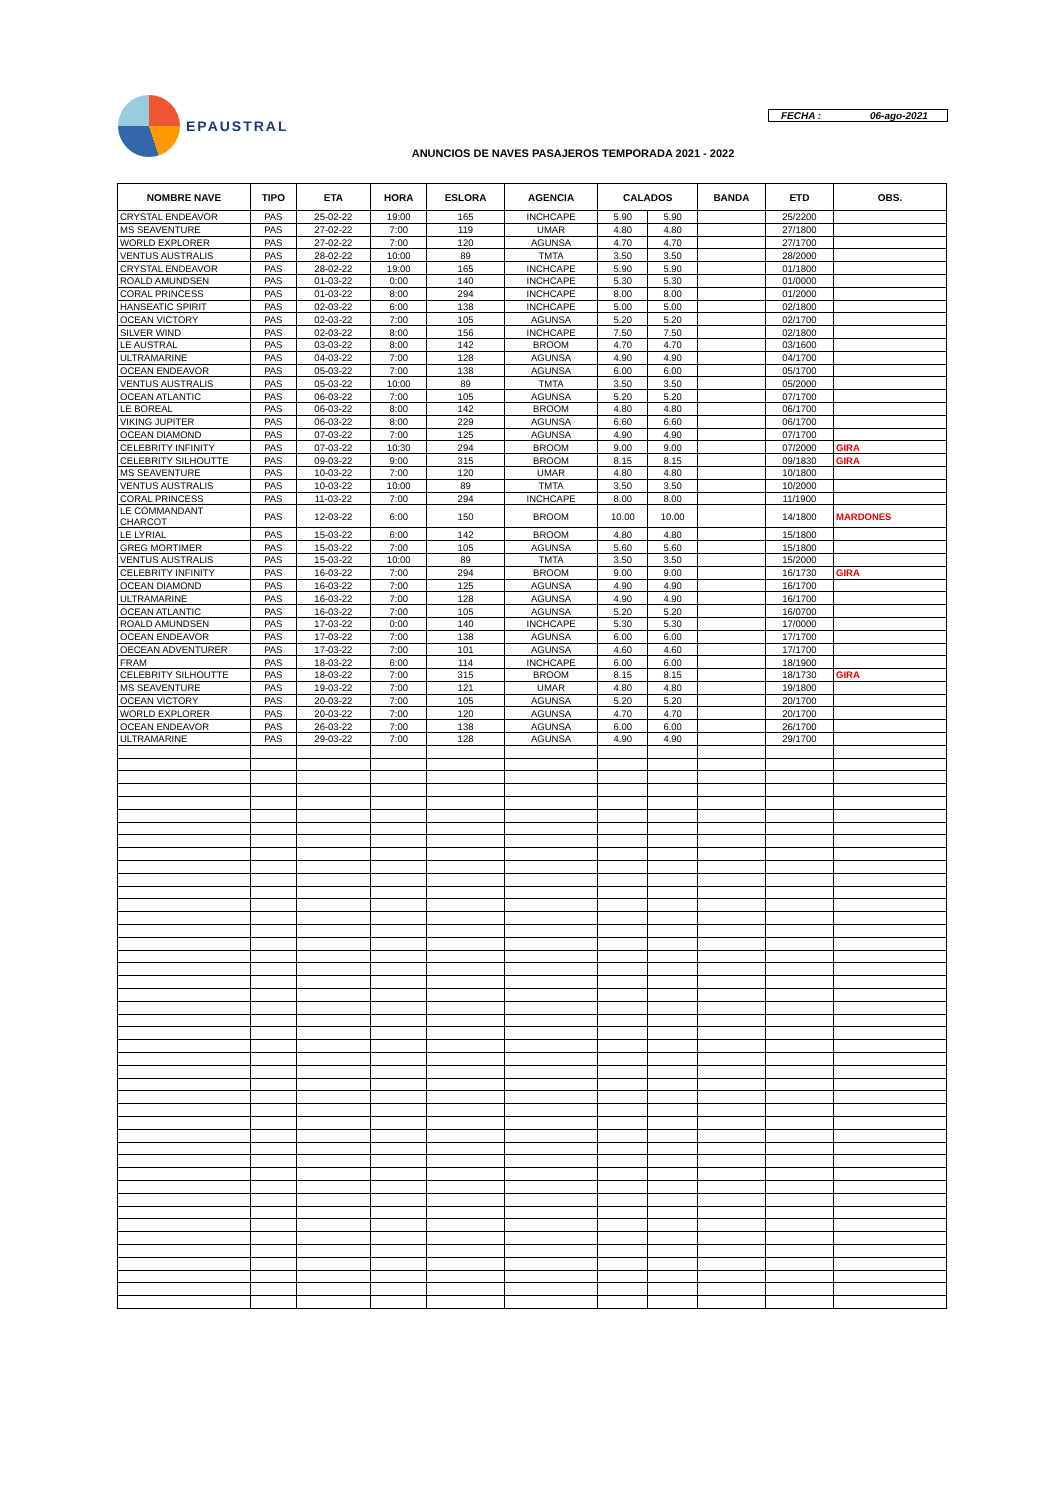EPAUSTRAL
FECHA : 06-ago-2021
ANUNCIOS DE NAVES PASAJEROS TEMPORADA 2021 - 2022
| NOMBRE NAVE | TIPO | ETA | HORA | ESLORA | AGENCIA | CALADOS | | BANDA | ETD | OBS. |
| --- | --- | --- | --- | --- | --- | --- | --- | --- | --- | --- |
| CRYSTAL ENDEAVOR | PAS | 25-02-22 | 19:00 | 165 | INCHCAPE | 5.90 | 5.90 | | 25/2200 | |
| MS SEAVENTURE | PAS | 27-02-22 | 7:00 | 119 | UMAR | 4.80 | 4.80 | | 27/1800 | |
| WORLD EXPLORER | PAS | 27-02-22 | 7:00 | 120 | AGUNSA | 4.70 | 4.70 | | 27/1700 | |
| VENTUS AUSTRALIS | PAS | 28-02-22 | 10:00 | 89 | TMTA | 3.50 | 3.50 | | 28/2000 | |
| CRYSTAL ENDEAVOR | PAS | 28-02-22 | 19:00 | 165 | INCHCAPE | 5.90 | 5.90 | | 01/1800 | |
| ROALD AMUNDSEN | PAS | 01-03-22 | 0:00 | 140 | INCHCAPE | 5.30 | 5.30 | | 01/0000 | |
| CORAL PRINCESS | PAS | 01-03-22 | 8:00 | 294 | INCHCAPE | 8.00 | 8.00 | | 01/2000 | |
| HANSEATIC SPIRIT | PAS | 02-03-22 | 6:00 | 138 | INCHCAPE | 5.00 | 5.00 | | 02/1800 | |
| OCEAN VICTORY | PAS | 02-03-22 | 7:00 | 105 | AGUNSA | 5.20 | 5.20 | | 02/1700 | |
| SILVER WIND | PAS | 02-03-22 | 8:00 | 156 | INCHCAPE | 7.50 | 7.50 | | 02/1800 | |
| LE AUSTRAL | PAS | 03-03-22 | 8:00 | 142 | BROOM | 4.70 | 4.70 | | 03/1600 | |
| ULTRAMARINE | PAS | 04-03-22 | 7:00 | 128 | AGUNSA | 4.90 | 4.90 | | 04/1700 | |
| OCEAN ENDEAVOR | PAS | 05-03-22 | 7:00 | 138 | AGUNSA | 6.00 | 6.00 | | 05/1700 | |
| VENTUS AUSTRALIS | PAS | 05-03-22 | 10:00 | 89 | TMTA | 3.50 | 3.50 | | 05/2000 | |
| OCEAN ATLANTIC | PAS | 06-03-22 | 7:00 | 105 | AGUNSA | 5.20 | 5.20 | | 07/1700 | |
| LE BOREAL | PAS | 06-03-22 | 8:00 | 142 | BROOM | 4.80 | 4.80 | | 06/1700 | |
| VIKING JUPITER | PAS | 06-03-22 | 8:00 | 229 | AGUNSA | 6.60 | 6.60 | | 06/1700 | |
| OCEAN DIAMOND | PAS | 07-03-22 | 7:00 | 125 | AGUNSA | 4.90 | 4.90 | | 07/1700 | |
| CELEBRITY INFINITY | PAS | 07-03-22 | 10:30 | 294 | BROOM | 9.00 | 9.00 | | 07/2000 | GIRA |
| CELEBRITY SILHOUTTE | PAS | 09-03-22 | 9:00 | 315 | BROOM | 8.15 | 8.15 | | 09/1830 | GIRA |
| MS SEAVENTURE | PAS | 10-03-22 | 7:00 | 120 | UMAR | 4.80 | 4.80 | | 10/1800 | |
| VENTUS AUSTRALIS | PAS | 10-03-22 | 10:00 | 89 | TMTA | 3.50 | 3.50 | | 10/2000 | |
| CORAL PRINCESS | PAS | 11-03-22 | 7:00 | 294 | INCHCAPE | 8.00 | 8.00 | | 11/1900 | |
| LE COMMANDANT CHARCOT | PAS | 12-03-22 | 6:00 | 150 | BROOM | 10.00 | 10.00 | | 14/1800 | MARDONES |
| LE LYRIAL | PAS | 15-03-22 | 6:00 | 142 | BROOM | 4.80 | 4.80 | | 15/1800 | |
| GREG MORTIMER | PAS | 15-03-22 | 7:00 | 105 | AGUNSA | 5.60 | 5.60 | | 15/1800 | |
| VENTUS AUSTRALIS | PAS | 15-03-22 | 10:00 | 89 | TMTA | 3.50 | 3.50 | | 15/2000 | |
| CELEBRITY INFINITY | PAS | 16-03-22 | 7:00 | 294 | BROOM | 9.00 | 9.00 | | 16/1730 | GIRA |
| OCEAN DIAMOND | PAS | 16-03-22 | 7:00 | 125 | AGUNSA | 4.90 | 4.90 | | 16/1700 | |
| ULTRAMARINE | PAS | 16-03-22 | 7:00 | 128 | AGUNSA | 4.90 | 4.90 | | 16/1700 | |
| OCEAN ATLANTIC | PAS | 16-03-22 | 7:00 | 105 | AGUNSA | 5.20 | 5.20 | | 16/0700 | |
| ROALD AMUNDSEN | PAS | 17-03-22 | 0:00 | 140 | INCHCAPE | 5.30 | 5.30 | | 17/0000 | |
| OCEAN ENDEAVOR | PAS | 17-03-22 | 7:00 | 138 | AGUNSA | 6.00 | 6.00 | | 17/1700 | |
| OECEAN ADVENTURER | PAS | 17-03-22 | 7:00 | 101 | AGUNSA | 4.60 | 4.60 | | 17/1700 | |
| FRAM | PAS | 18-03-22 | 6:00 | 114 | INCHCAPE | 6.00 | 6.00 | | 18/1900 | |
| CELEBRITY SILHOUTTE | PAS | 18-03-22 | 7:00 | 315 | BROOM | 8.15 | 8.15 | | 18/1730 | GIRA |
| MS SEAVENTURE | PAS | 19-03-22 | 7:00 | 121 | UMAR | 4.80 | 4.80 | | 19/1800 | |
| OCEAN VICTORY | PAS | 20-03-22 | 7:00 | 105 | AGUNSA | 5.20 | 5.20 | | 20/1700 | |
| WORLD EXPLORER | PAS | 20-03-22 | 7:00 | 120 | AGUNSA | 4.70 | 4.70 | | 20/1700 | |
| OCEAN ENDEAVOR | PAS | 26-03-22 | 7:00 | 138 | AGUNSA | 6.00 | 6.00 | | 26/1700 | |
| ULTRAMARINE | PAS | 29-03-22 | 7:00 | 128 | AGUNSA | 4.90 | 4.90 | | 29/1700 | |